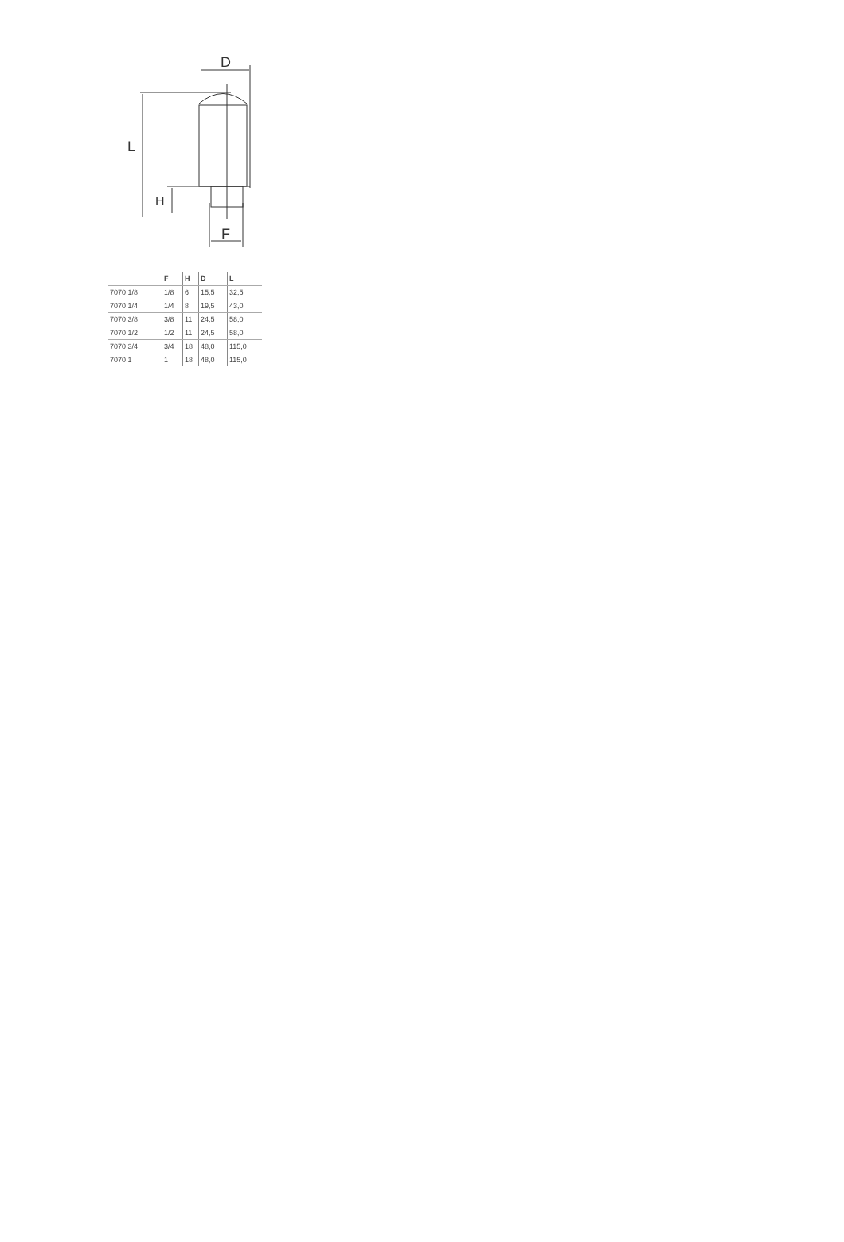D
L
H
F
| | F | H | D | L |
| --- | --- | --- | --- | --- |
| 7070 1/8 | 1/8 | 6 | 15,5 | 32,5 |
| 7070 1/4 | 1/4 | 8 | 19,5 | 43,0 |
| 7070 3/8 | 3/8 | 11 | 24,5 | 58,0 |
| 7070 1/2 | 1/2 | 11 | 24,5 | 58,0 |
| 7070 3/4 | 3/4 | 18 | 48,0 | 115,0 |
| 7070 1 | 1 | 18 | 48,0 | 115,0 |